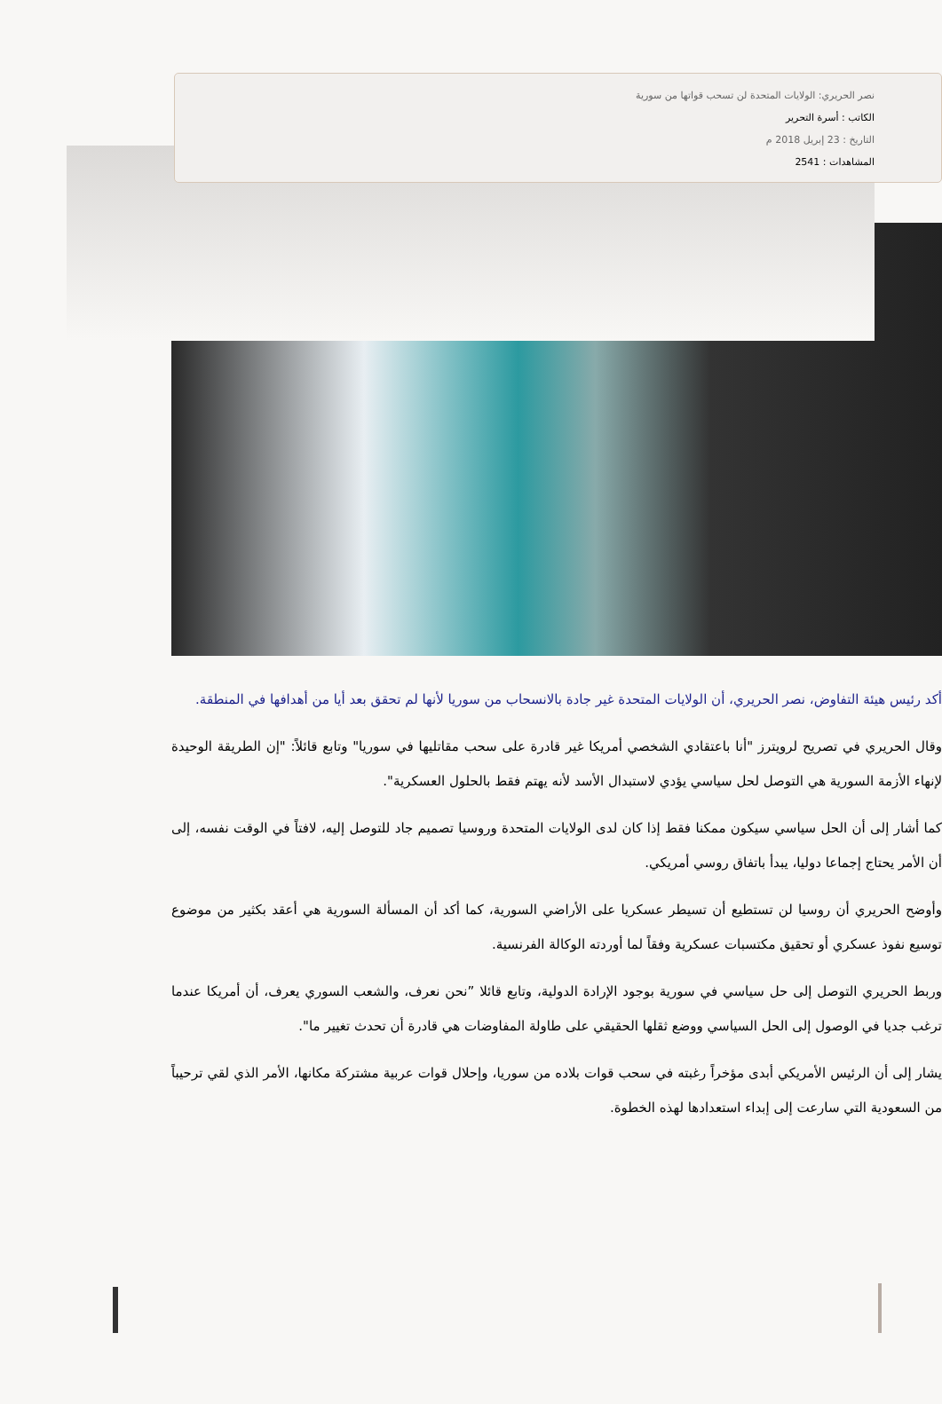نصر الحريري: الولايات المتحدة لن تسحب قواتها من سورية
الكاتب : أسرة التحرير
التاريخ : 23 إبريل 2018 م
المشاهدات : 2541
أكد رئيس هيئة التفاوض، نصر الحريري، أن الولايات المتحدة غير جادة بالانسحاب من سوريا لأنها لم تحقق بعد أيا من أهدافها في المنطقة.
وقال الحريري في تصريح لرويترز "أنا باعتقادي الشخصي أمريكا غير قادرة على سحب مقاتليها في سوريا" وتابع قائلاً: "إن الطريقة الوحيدة لإنهاء الأزمة السورية هي التوصل لحل سياسي يؤدي لاستبدال الأسد لأنه يهتم فقط بالحلول العسكرية".
كما أشار إلى أن الحل سياسي سيكون ممكنا فقط إذا كان لدى الولايات المتحدة وروسيا تصميم جاد للتوصل إليه، لافتاً في الوقت نفسه، إلى أن الأمر يحتاج إجماعا دوليا، يبدأ باتفاق روسي أمريكي.
وأوضح الحريري أن روسيا لن تستطيع أن تسيطر عسكريا على الأراضي السورية، كما أكد أن المسألة السورية هي أعقد بكثير من موضوع توسيع نفوذ عسكري أو تحقيق مكتسبات عسكرية وفقاً لما أوردته الوكالة الفرنسية.
وربط الحريري التوصل إلى حل سياسي في سورية بوجود الإرادة الدولية، وتابع قائلا ”نحن نعرف، والشعب السوري يعرف، أن أمريكا عندما ترغب جديا في الوصول إلى الحل السياسي ووضع ثقلها الحقيقي على طاولة المفاوضات هي قادرة أن تحدث تغيير ما".
يشار إلى أن الرئيس الأمريكي أبدى مؤخراً رغبته في سحب قوات بلاده من سوريا، وإحلال قوات عربية مشتركة مكانها، الأمر الذي لقي ترحيباً من السعودية التي سارعت إلى إبداء استعدادها لهذه الخطوة.